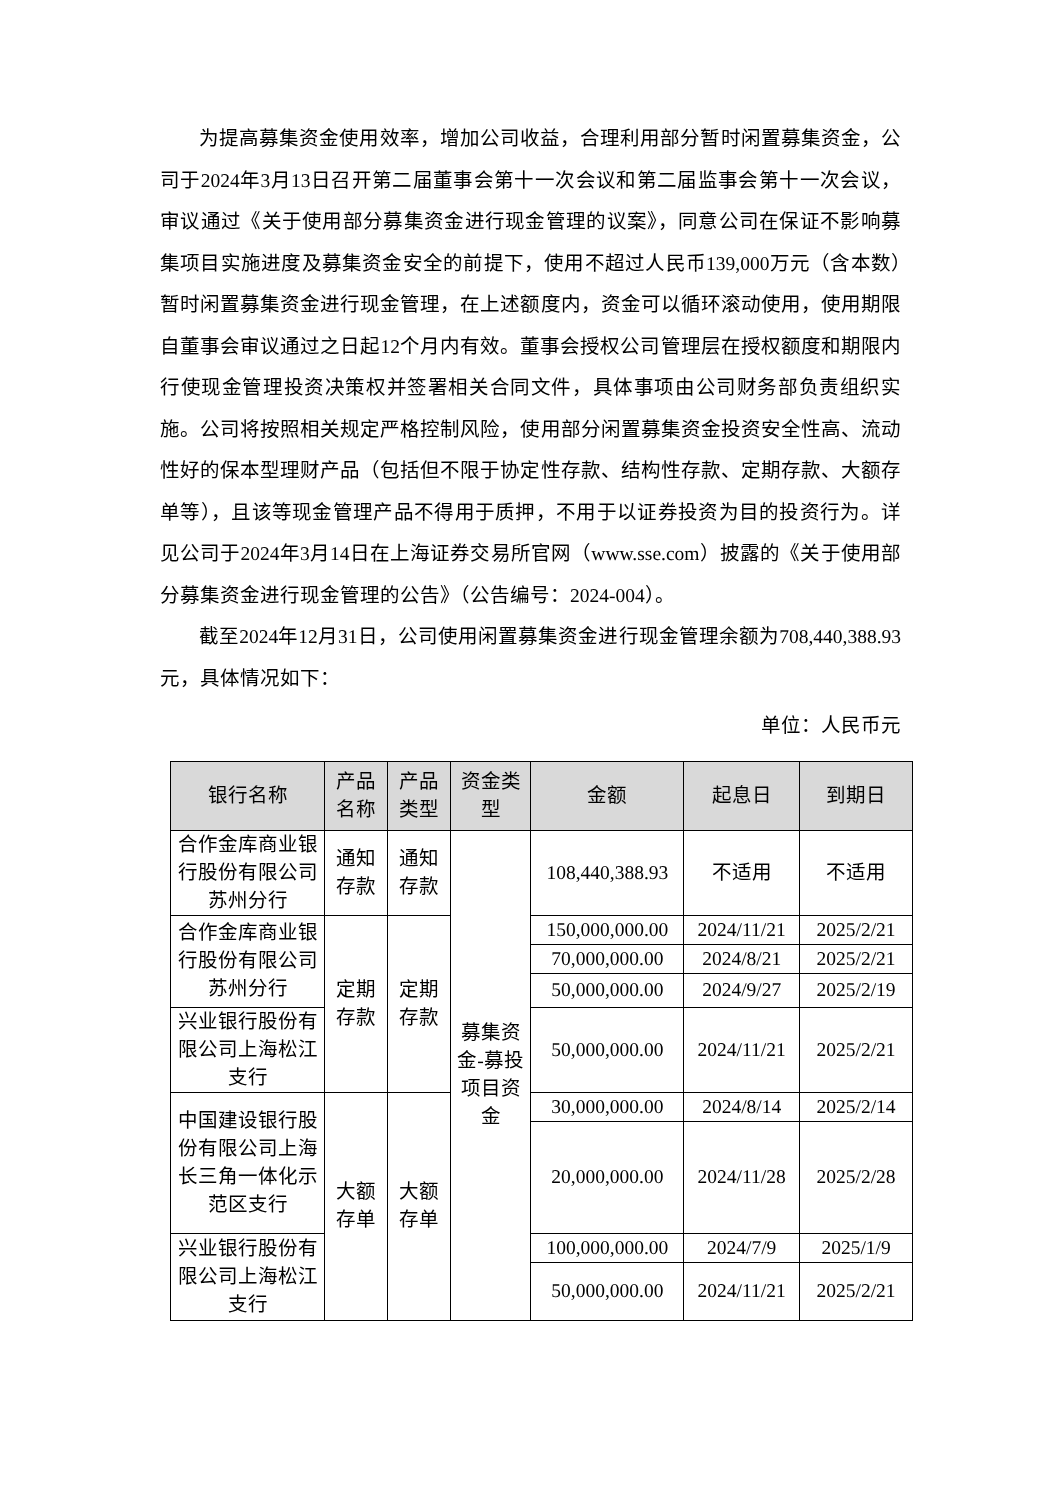为提高募集资金使用效率，增加公司收益，合理利用部分暂时闲置募集资金，公司于2024年3月13日召开第二届董事会第十一次会议和第二届监事会第十一次会议，审议通过《关于使用部分募集资金进行现金管理的议案》，同意公司在保证不影响募集项目实施进度及募集资金安全的前提下，使用不超过人民币139,000万元（含本数）暂时闲置募集资金进行现金管理，在上述额度内，资金可以循环滚动使用，使用期限自董事会审议通过之日起12个月内有效。董事会授权公司管理层在授权额度和期限内行使现金管理投资决策权并签署相关合同文件，具体事项由公司财务部负责组织实施。公司将按照相关规定严格控制风险，使用部分闲置募集资金投资安全性高、流动性好的保本型理财产品（包括但不限于协定性存款、结构性存款、定期存款、大额存单等），且该等现金管理产品不得用于质押，不用于以证券投资为目的投资行为。详见公司于2024年3月14日在上海证券交易所官网（www.sse.com）披露的《关于使用部分募集资金进行现金管理的公告》（公告编号：2024-004）。
截至2024年12月31日，公司使用闲置募集资金进行现金管理余额为708,440,388.93元，具体情况如下：
单位：人民币元
| 银行名称 | 产品名称 | 产品类型 | 资金类型 | 金额 | 起息日 | 到期日 |
| --- | --- | --- | --- | --- | --- | --- |
| 合作金库商业银行股份有限公司苏州分行 | 通知存款 | 通知存款 | 募集资金-募投项目资金 | 108,440,388.93 | 不适用 | 不适用 |
| 合作金库商业银行股份有限公司苏州分行 | 定期存款 | 定期存款 | | 150,000,000.00 | 2024/11/21 | 2025/2/21 |
| | | | | 70,000,000.00 | 2024/8/21 | 2025/2/21 |
| | | | | 50,000,000.00 | 2024/9/27 | 2025/2/19 |
| 兴业银行股份有限公司上海松江支行 | | | | 50,000,000.00 | 2024/11/21 | 2025/2/21 |
| 中国建设银行股份有限公司上海长三角一体化示范区支行 | 大额存单 | 大额存单 | | 30,000,000.00 | 2024/8/14 | 2025/2/14 |
| | | | | 20,000,000.00 | 2024/11/28 | 2025/2/28 |
| 兴业银行股份有限公司上海松江支行 | | | | 100,000,000.00 | 2024/7/9 | 2025/1/9 |
| | | | | 50,000,000.00 | 2024/11/21 | 2025/2/21 |